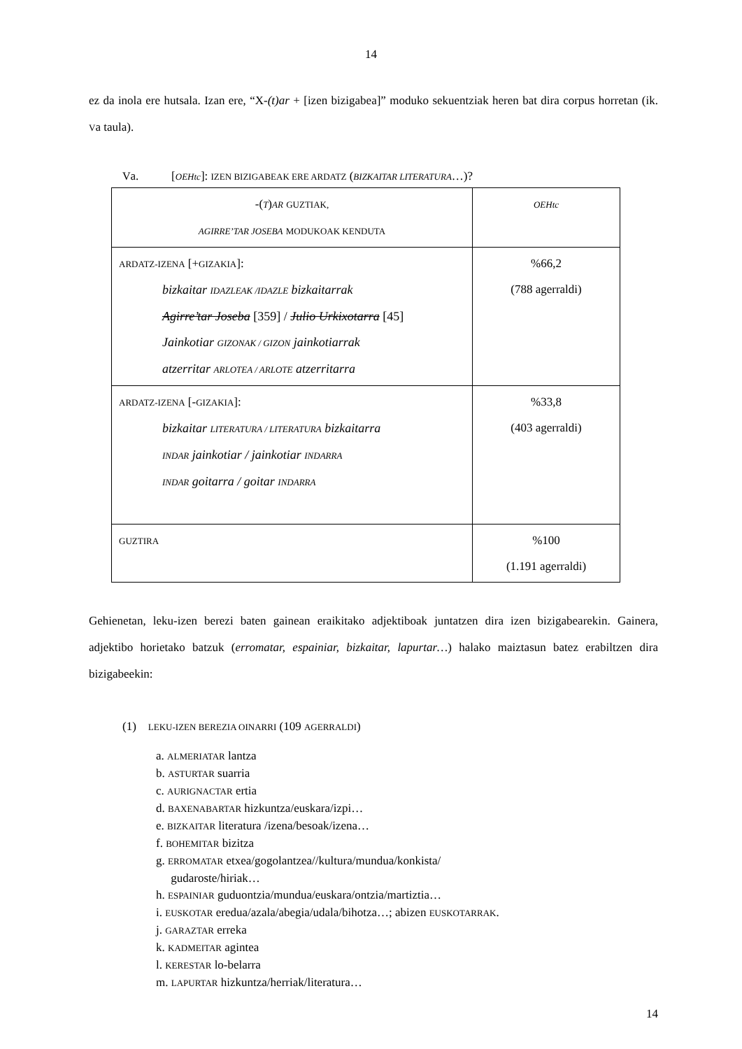14
ez da inola ere hutsala. Izan ere, “X-(t)ar + [izen bizigabea]” moduko sekuentziak heren bat dira corpus horretan (ik. Va taula).
Va. [OEHtc]: IZEN BIZIGABEAK ERE ARDATZ (BIZKAITAR LITERATURA…)?
| -( T ) AR GUZTIAK, AGIRRE’TAR JOSEBA MODUKOAK KENDUTA | OEHtc |
| ARDATZ-IZENA [+ GIZAKIA ]: bizkaitar IDAZLEAK /IDAZLE bizkaitarrak Agirre’tar Joseba [359] / Julio Urkixotarra [45] Jainkotiar GIZONAK / GIZON jainkotiarrak atzerritar ARLOTEA / ARLOTE atzerritarra | %66,2 (788 agerraldi) |
| ARDATZ-IZENA [- GIZAKIA ]: bizkaitar LITERATURA / LITERATURA bizkaitarra INDAR jainkotiar / jainkotiar INDARRA INDAR goitarra / goitar INDARRA | %33,8 (403 agerraldi) |
| GUZTIRA | %100 (1.191 agerraldi) |
Gehienetan, leku-izen berezi baten gainean eraikitako adjektiboak juntatzen dira izen bizigabearekin. Gainera, adjektibo horietako batzuk (erromatar, espainiar, bizkaitar, lapurtar…) halako maiztasun batez erabiltzen dira bizigabeekin:
(1) LEKU-IZEN BEREZIA OINARRI (109 AGERRALDI)
a. ALMERIATAR lantza
b. ASTURTAR suarria
c. AURIGNACTAR ertia
d. BAXENABARTAR hizkuntza/euskara/izpi…
e. BIZKAITAR literatura /izena/besoak/izena…
f. BOHEMITAR bizitza
g. ERROMATAR etxea/gogolantzea//kultura/mundua/konkista/
gudaroste/hiriak…
h. ESPAINIAR guduontzia/mundua/euskara/ontzia/martiztia…
i. EUSKOTAR eredua/azala/abegia/udala/bihotza…; abizen EUSKOTARRAK.
j. GARAZTAR erreka
k. KADMEITAR agintea
l. KERESTAR lo-belarra
m. LAPURTAR hizkuntza/herriak/literatura…
14